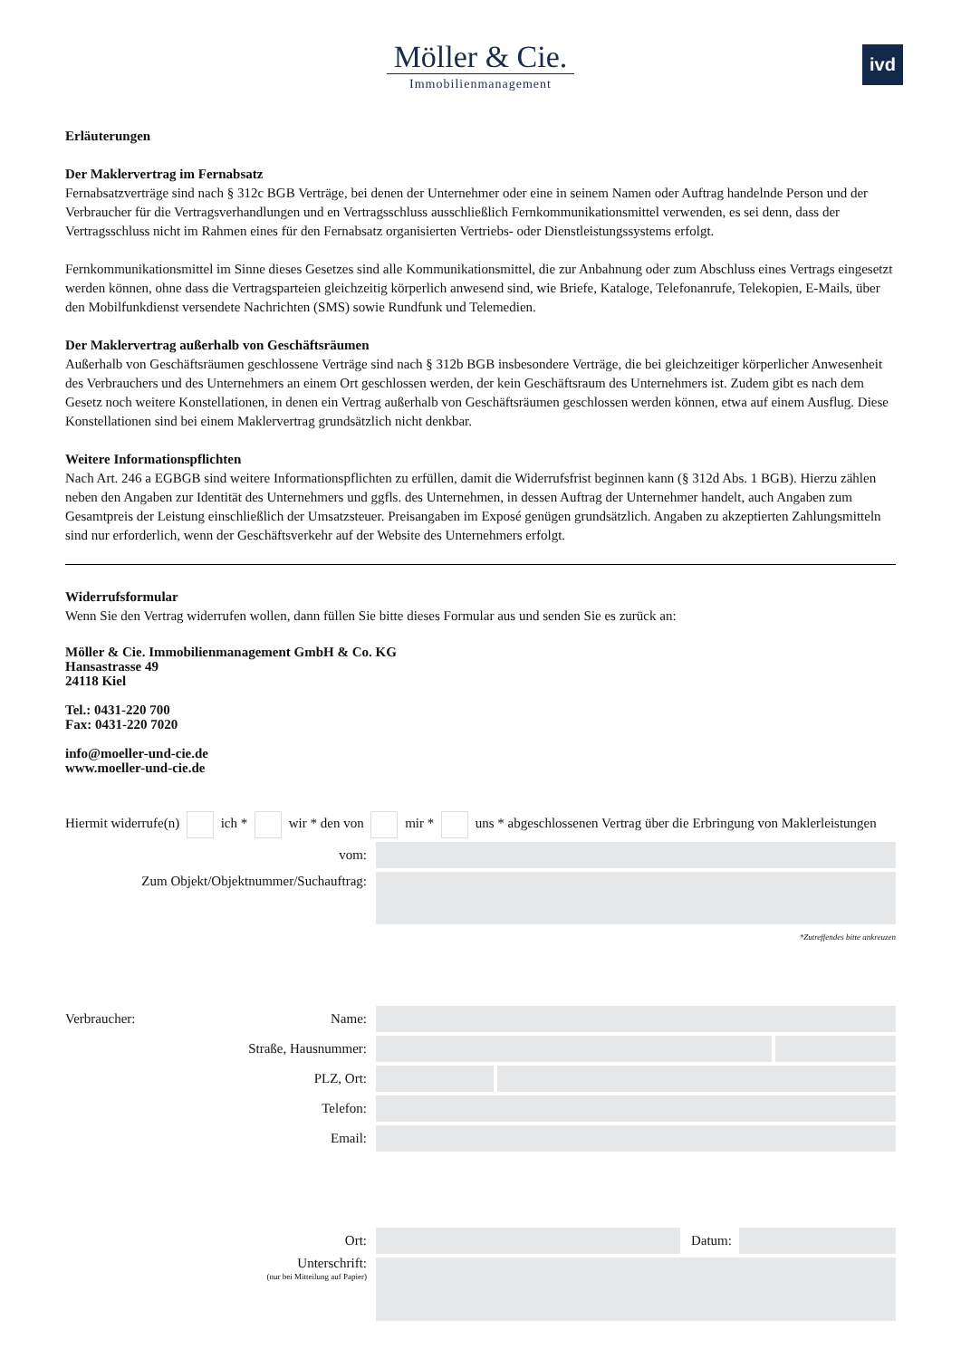Möller & Cie.
Immobilienmanagement
ivd
Erläuterungen
Der Maklervertrag im Fernabsatz
Fernabsatzverträge sind nach § 312c BGB Verträge, bei denen der Unternehmer oder eine in seinem Namen oder Auftrag handelnde Person und der Verbraucher für die Vertragsverhandlungen und en Vertragsschluss ausschließlich Fernkommunikationsmittel verwenden, es sei denn, dass der Vertragsschluss nicht im Rahmen eines für den Fernabsatz organisierten Vertriebs- oder Dienstleistungssystems erfolgt.
Fernkommunikationsmittel im Sinne dieses Gesetzes sind alle Kommunikationsmittel, die zur Anbahnung oder zum Abschluss eines Vertrags eingesetzt werden können, ohne dass die Vertragsparteien gleichzeitig körperlich anwesend sind, wie Briefe, Kataloge, Telefonanrufe, Telekopien, E-Mails, über den Mobilfunkdienst versendete Nachrichten (SMS) sowie Rundfunk und Telemedien.
Der Maklervertrag außerhalb von Geschäftsräumen
Außerhalb von Geschäftsräumen geschlossene Verträge sind nach § 312b BGB insbesondere Verträge, die bei gleichzeitiger körperlicher Anwesenheit des Verbrauchers und des Unternehmers an einem Ort geschlossen werden, der kein Geschäftsraum des Unternehmers ist. Zudem gibt es nach dem Gesetz noch weitere Konstellationen, in denen ein Vertrag außerhalb von Geschäftsräumen geschlossen werden können, etwa auf einem Ausflug. Diese Konstellationen sind bei einem Maklervertrag grundsätzlich nicht denkbar.
Weitere Informationspflichten
Nach Art. 246 a EGBGB sind weitere Informationspflichten zu erfüllen, damit die Widerrufsfrist beginnen kann (§ 312d Abs. 1 BGB). Hierzu zählen neben den Angaben zur Identität des Unternehmers und ggfls. des Unternehmen, in dessen Auftrag der Unternehmer handelt, auch Angaben zum Gesamtpreis der Leistung einschließlich der Umsatzsteuer. Preisangaben im Exposé genügen grundsätzlich. Angaben zu akzeptierten Zahlungsmitteln sind nur erforderlich, wenn der Geschäftsverkehr auf der Website des Unternehmers erfolgt.
Widerrufsformular
Wenn Sie den Vertrag widerrufen wollen, dann füllen Sie bitte dieses Formular aus und senden Sie es zurück an:
Möller & Cie. Immobilienmanagement GmbH & Co. KG
Hansastrasse 49
24118 Kiel
Tel.: 0431-220 700
Fax: 0431-220 7020
info@moeller-und-cie.de
www.moeller-und-cie.de
Hiermit widerrufe(n) ich * wir * den von mir * uns * abgeschlossenen Vertrag über die Erbringung von Maklerleistungen
vom:
Zum Objekt/Objektnummer/Suchauftrag:
*Zutreffendes bitte ankreuzen
Verbraucher:
Name:
Straße, Hausnummer:
PLZ, Ort:
Telefon:
Email:
Ort: Datum:
Unterschrift:
(nur bei Mitteilung auf Papier)